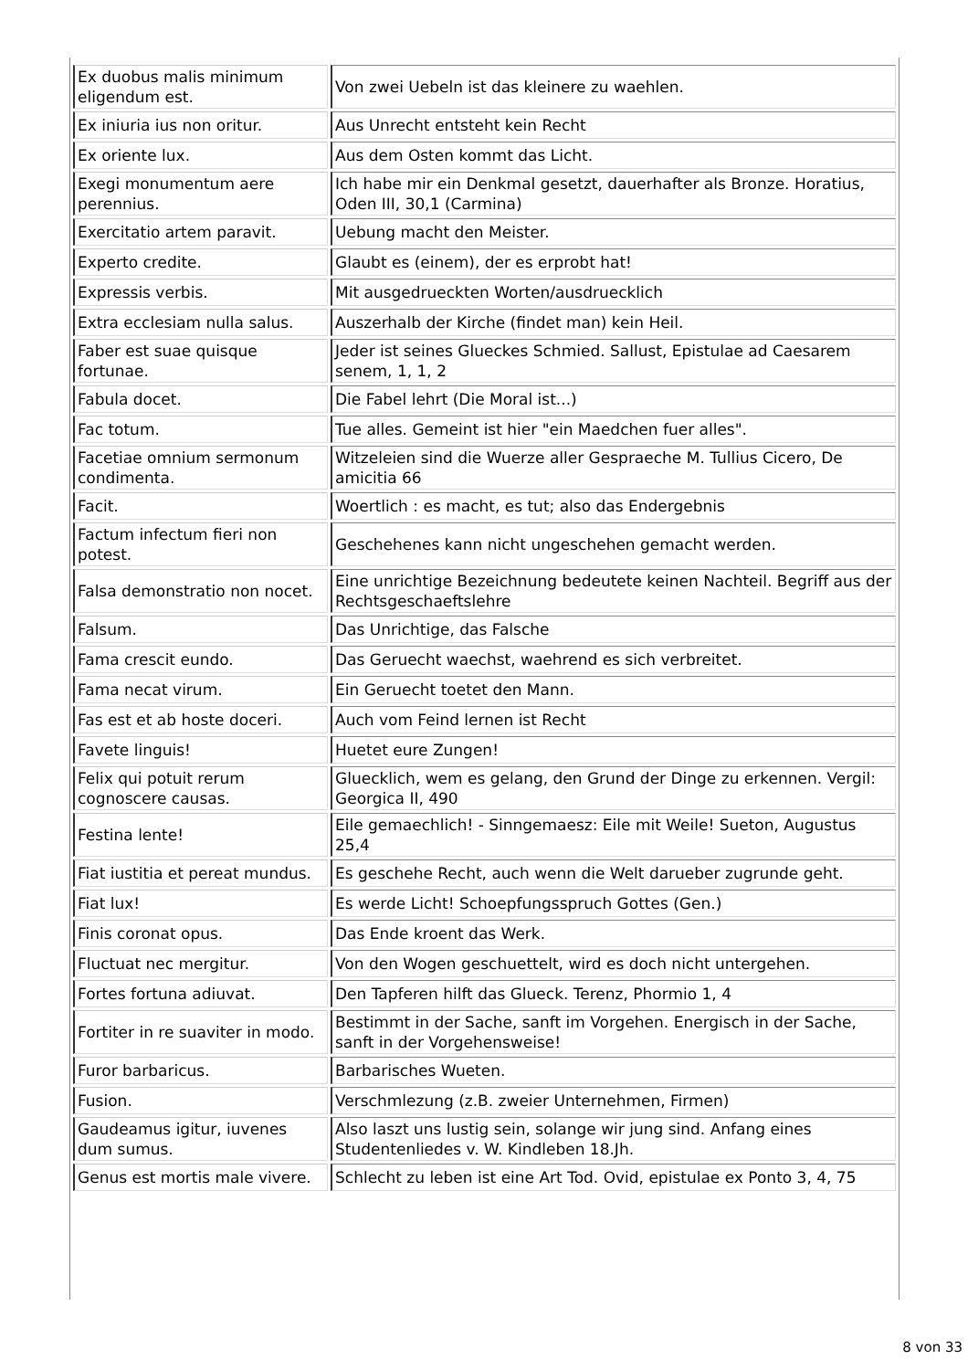| Ex duobus malis minimum eligendum est. | Von zwei Uebeln ist das kleinere zu waehlen. |
| Ex iniuria ius non oritur. | Aus Unrecht entsteht kein Recht |
| Ex oriente lux. | Aus dem Osten kommt das Licht. |
| Exegi monumentum aere perennius. | Ich habe mir ein Denkmal gesetzt, dauerhafter als Bronze. Horatius, Oden III, 30,1 (Carmina) |
| Exercitatio artem paravit. | Uebung macht den Meister. |
| Experto credite. | Glaubt es (einem), der es erprobt hat! |
| Expressis verbis. | Mit ausgedrueckten Worten/ausdruecklich |
| Extra ecclesiam nulla salus. | Auszerhalb der Kirche (findet man) kein Heil. |
| Faber est suae quisque fortunae. | Jeder ist seines Glueckes Schmied. Sallust, Epistulae ad Caesarem senem, 1, 1, 2 |
| Fabula docet. | Die Fabel lehrt (Die Moral ist...) |
| Fac totum. | Tue alles. Gemeint ist hier "ein Maedchen fuer alles". |
| Facetiae omnium sermonum condimenta. | Witzeleien sind die Wuerze aller Gespraeche M. Tullius Cicero, De amicitia 66 |
| Facit. | Woertlich : es macht, es tut; also das Endergebnis |
| Factum infectum fieri non potest. | Geschehenes kann nicht ungeschehen gemacht werden. |
| Falsa demonstratio non nocet. | Eine unrichtige Bezeichnung bedeutete keinen Nachteil. Begriff aus der Rechtsgeschaeftslehre |
| Falsum. | Das Unrichtige, das Falsche |
| Fama crescit eundo. | Das Geruecht waechst, waehrend es sich verbreitet. |
| Fama necat virum. | Ein Geruecht toetet den Mann. |
| Fas est et ab hoste doceri. | Auch vom Feind lernen ist Recht |
| Favete linguis! | Huetet eure Zungen! |
| Felix qui potuit rerum cognoscere causas. | Gluecklich, wem es gelang, den Grund der Dinge zu erkennen. Vergil: Georgica II, 490 |
| Festina lente! | Eile gemaechlich! - Sinngemaesz: Eile mit Weile! Sueton, Augustus 25,4 |
| Fiat iustitia et pereat mundus. | Es geschehe Recht, auch wenn die Welt darueber zugrunde geht. |
| Fiat lux! | Es werde Licht! Schoepfungsspruch Gottes (Gen.) |
| Finis coronat opus. | Das Ende kroent das Werk. |
| Fluctuat nec mergitur. | Von den Wogen geschuettelt, wird es doch nicht untergehen. |
| Fortes fortuna adiuvat. | Den Tapferen hilft das Glueck. Terenz, Phormio 1, 4 |
| Fortiter in re suaviter in modo. | Bestimmt in der Sache, sanft im Vorgehen. Energisch in der Sache, sanft in der Vorgehensweise! |
| Furor barbaricus. | Barbarisches Wueten. |
| Fusion. | Verschmlezung (z.B. zweier Unternehmen, Firmen) |
| Gaudeamus igitur, iuvenes dum sumus. | Also laszt uns lustig sein, solange wir jung sind. Anfang eines Studentenliedes v. W. Kindleben 18.Jh. |
| Genus est mortis male vivere. | Schlecht zu leben ist eine Art Tod. Ovid, epistulae ex Ponto 3, 4, 75 |
8 von 33